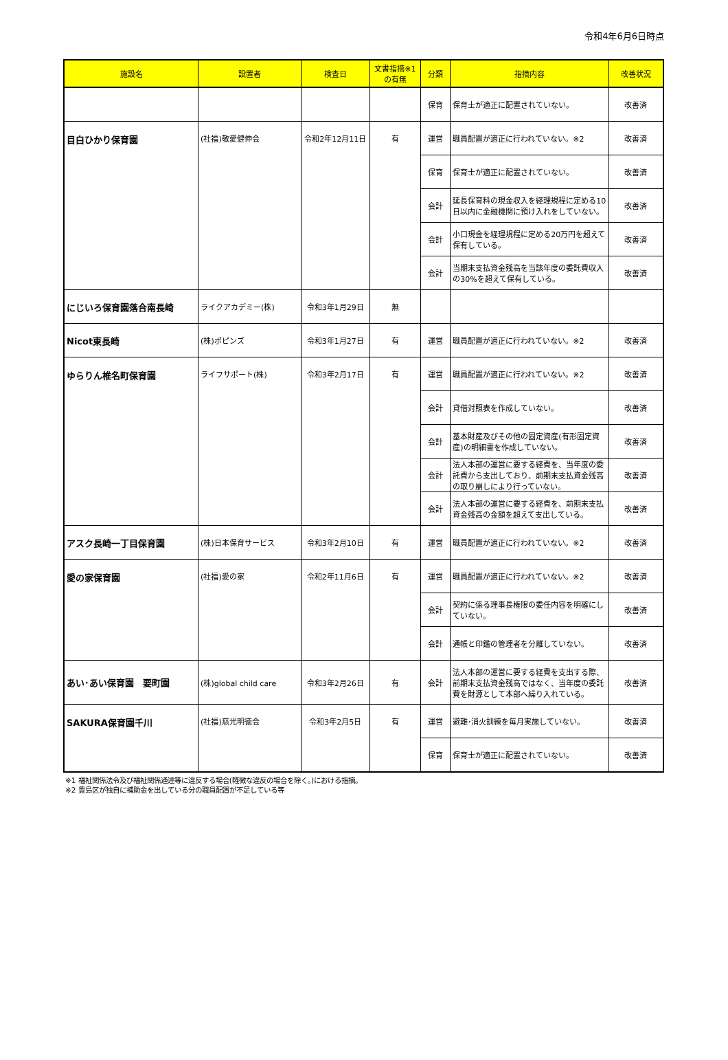令和4年6月6日時点
| 施設名 | 設置者 | 検査日 | 文書指摘※1 の有無 | 分類 | 指摘内容 | 改善状況 |
| --- | --- | --- | --- | --- | --- | --- |
| | | | | 保育 | 保育士が適正に配置されていない。 | 改善済 |
| 目白ひかり保育園 | (社福)敬愛健伸会 | 令和2年12月11日 | 有 | 運営 | 職員配置が適正に行われていない。※2 | 改善済 |
| | | | | 保育 | 保育士が適正に配置されていない。 | 改善済 |
| | | | | 会計 | 延長保育料の現金収入を経理規程に定める10日以内に金融機関に預け入れをしていない。 | 改善済 |
| | | | | 会計 | 小口現金を経理規程に定める20万円を超えて保有している。 | 改善済 |
| | | | | 会計 | 当期末支払資金残高を当該年度の委託費収入の30%を超えて保有している。 | 改善済 |
| にじいろ保育園落合南長崎 | ライクアカデミー(株) | 令和3年1月29日 | 無 | | | |
| Nicot東長崎 | (株)ポピンズ | 令和3年1月27日 | 有 | 運営 | 職員配置が適正に行われていない。※2 | 改善済 |
| ゆらりん椎名町保育園 | ライフサポート(株) | 令和3年2月17日 | 有 | 運営 | 職員配置が適正に行われていない。※2 | 改善済 |
| | | | | 会計 | 貸借対照表を作成していない。 | 改善済 |
| | | | | 会計 | 基本財産及びその他の固定資産(有形固定資産)の明細書を作成していない。 | 改善済 |
| | | | | 会計 | 法人本部の運営に要する経費を、当年度の委託費から支出しており、前期末支払資金残高の取り崩しにより行っていない。 | 改善済 |
| | | | | 会計 | 法人本部の運営に要する経費を、前期末支払資金残高の金額を超えて支出している。 | 改善済 |
| アスク長崎一丁目保育園 | (株)日本保育サービス | 令和3年2月10日 | 有 | 運営 | 職員配置が適正に行われていない。※2 | 改善済 |
| 愛の家保育園 | (社福)愛の家 | 令和2年11月6日 | 有 | 運営 | 職員配置が適正に行われていない。※2 | 改善済 |
| | | | | 会計 | 契約に係る理事長権限の委任内容を明確にしていない。 | 改善済 |
| | | | | 会計 | 通帳と印鑑の管理者を分離していない。 | 改善済 |
| あい･あい保育園 要町園 | (株)global child care | 令和3年2月26日 | 有 | 会計 | 法人本部の運営に要する経費を支出する際、前期末支払資金残高ではなく、当年度の委託費を財源として本部へ繰り入れている。 | 改善済 |
| SAKURA保育園千川 | (社福)慈光明徳会 | 令和3年2月5日 | 有 | 運営 | 避難･消火訓練を毎月実施していない。 | 改善済 |
| | | | | 保育 | 保育士が適正に配置されていない。 | 改善済 |
※1 福祉関係法令及び福祉関係通達等に違反する場合(軽微な違反の場合を除く。)における指摘。
※2 豊島区が独自に補助金を出している分の職員配置が不足している等